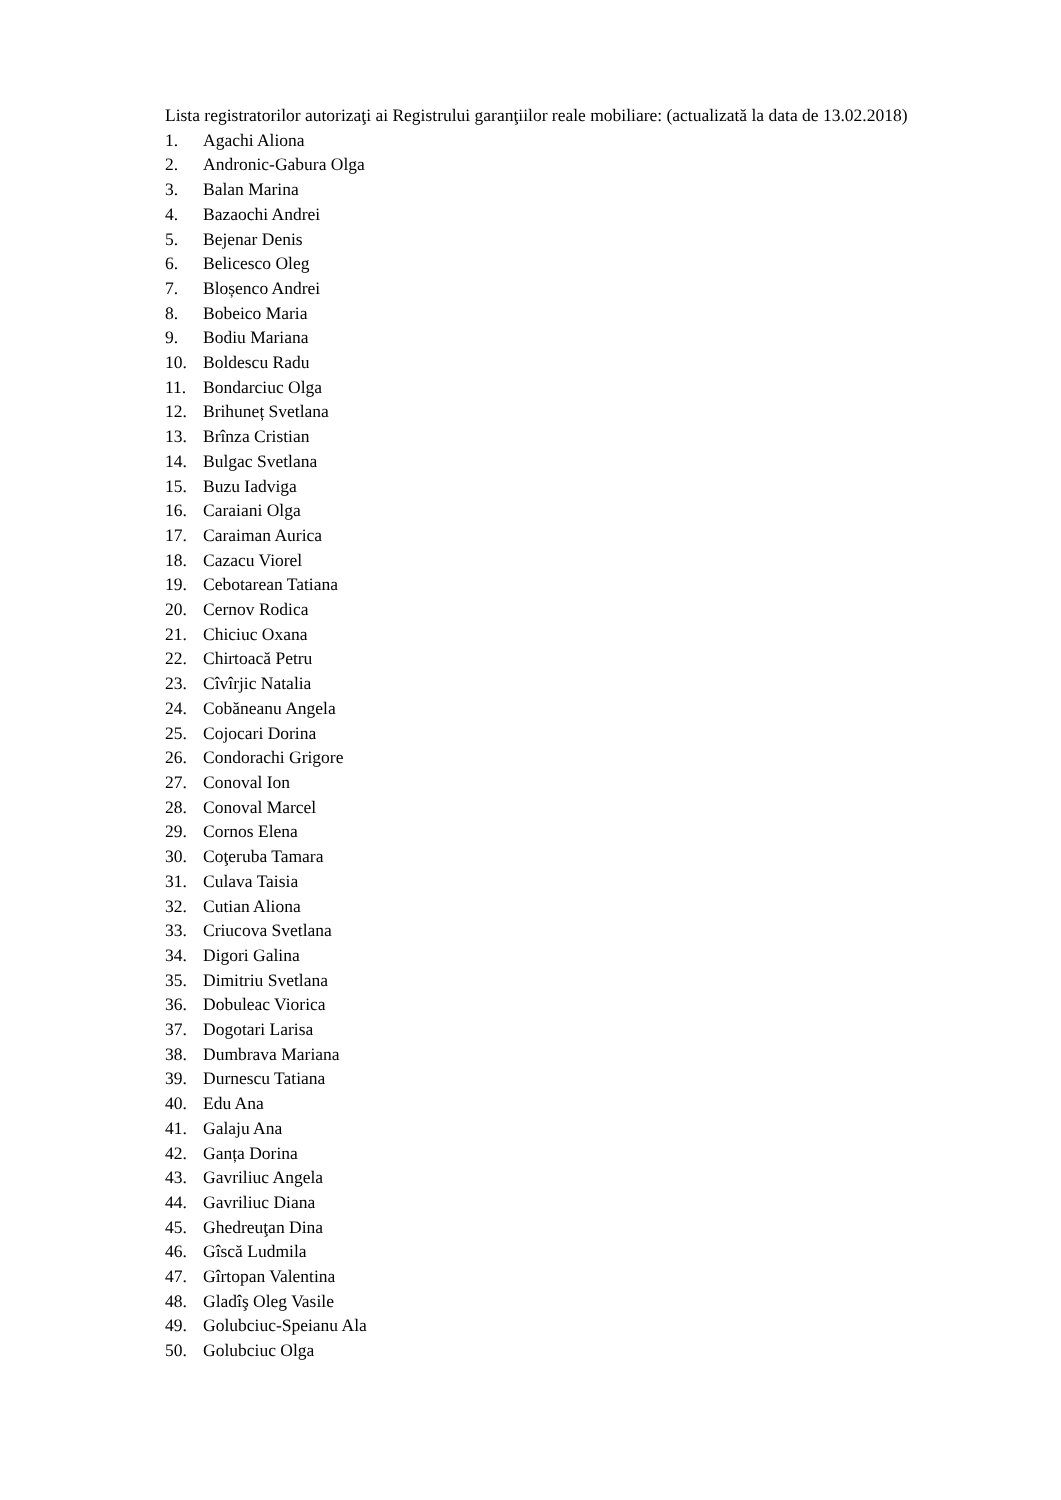Lista registratorilor autorizaţi ai Registrului garanţiilor reale mobiliare: (actualizată la data de 13.02.2018)
1. Agachi Aliona
2. Andronic-Gabura Olga
3. Balan Marina
4. Bazaochi Andrei
5. Bejenar Denis
6. Belicesco Oleg
7. Bloșenco Andrei
8. Bobeico Maria
9. Bodiu Mariana
10. Boldescu Radu
11. Bondarciuc Olga
12. Brihuneț Svetlana
13. Brînza Cristian
14. Bulgac Svetlana
15. Buzu Iadviga
16. Caraiani Olga
17. Caraiman Aurica
18. Cazacu Viorel
19. Cebotarean Tatiana
20. Cernov Rodica
21. Chiciuc Oxana
22. Chirtoacă Petru
23. Cîvîrjic Natalia
24. Cobăneanu Angela
25. Cojocari Dorina
26. Condorachi Grigore
27. Conoval Ion
28. Conoval Marcel
29. Cornos Elena
30. Coţeruba Tamara
31. Culava Taisia
32. Cutian Aliona
33. Criucova Svetlana
34. Digori Galina
35. Dimitriu Svetlana
36. Dobuleac Viorica
37. Dogotari Larisa
38. Dumbrava Mariana
39. Durnescu Tatiana
40. Edu Ana
41. Galaju Ana
42. Ganța Dorina
43. Gavriliuc Angela
44. Gavriliuc Diana
45. Ghedreuţan Dina
46. Gîscă Ludmila
47. Gîrtopan Valentina
48. Gladîş Oleg Vasile
49. Golubciuc-Speianu Ala
50. Golubciuc Olga